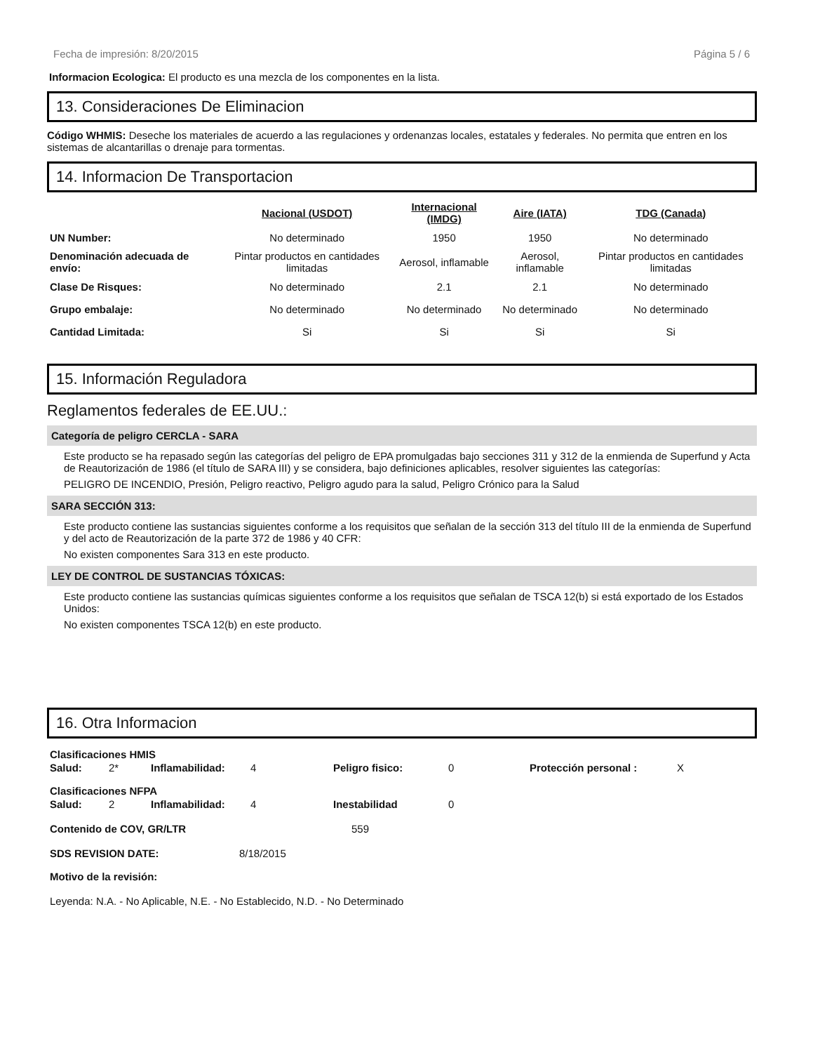Fecha de impresión: 8/20/2015 Página 5 / 6
Informacion Ecologica: El producto es una mezcla de los componentes en la lista.
13. Consideraciones De Eliminacion
Código WHMIS: Deseche los materiales de acuerdo a las regulaciones y ordenanzas locales, estatales y federales. No permita que entren en los sistemas de alcantarillas o drenaje para tormentas.
14. Informacion De Transportacion
| | Nacional (USDOT) | Internacional (IMDG) | Aire (IATA) | TDG (Canada) |
| --- | --- | --- | --- | --- |
| UN Number: | No determinado | 1950 | 1950 | No determinado |
| Denominación adecuada de envío: | Pintar productos en cantidades limitadas | Aerosol, inflamable | Aerosol, inflamable | Pintar productos en cantidades limitadas |
| Clase De Risques: | No determinado | 2.1 | 2.1 | No determinado |
| Grupo embalaje: | No determinado | No determinado | No determinado | No determinado |
| Cantidad Limitada: | Si | Si | Si | Si |
15. Información Reguladora
Reglamentos federales de EE.UU.:
Categoría de peligro CERCLA - SARA
Este producto se ha repasado según las categorías del peligro de EPA promulgadas bajo secciones 311 y 312 de la enmienda de Superfund y Acta de Reautorización de 1986 (el título de SARA III) y se considera, bajo definiciones aplicables, resolver siguientes las categorías:
PELIGRO DE INCENDIO, Presión, Peligro reactivo, Peligro agudo para la salud, Peligro Crónico para la Salud
SARA SECCIÓN 313:
Este producto contiene las sustancias siguientes conforme a los requisitos que señalan de la sección 313 del título III de la enmienda de Superfund y del acto de Reautorización de la parte 372 de 1986 y 40 CFR:
No existen componentes Sara 313 en este producto.
LEY DE CONTROL DE SUSTANCIAS TÓXICAS:
Este producto contiene las sustancias químicas siguientes conforme a los requisitos que señalan de TSCA 12(b) si está exportado de los Estados Unidos:
No existen componentes TSCA 12(b) en este producto.
16. Otra Informacion
Clasificaciones HMIS
| Salud: | 2* | Inflamabilidad: | 4 | Peligro fisico: | 0 | Protección personal : | X |
Clasificaciones NFPA
| Salud: | 2 | Inflamabilidad: | 4 | Inestabilidad | 0 |
| Contenido de COV, GR/LTR | 559 |
| SDS REVISION DATE: | 8/18/2015 |
Motivo de la revisión:
Leyenda: N.A. - No Aplicable, N.E. - No Establecido, N.D. - No Determinado